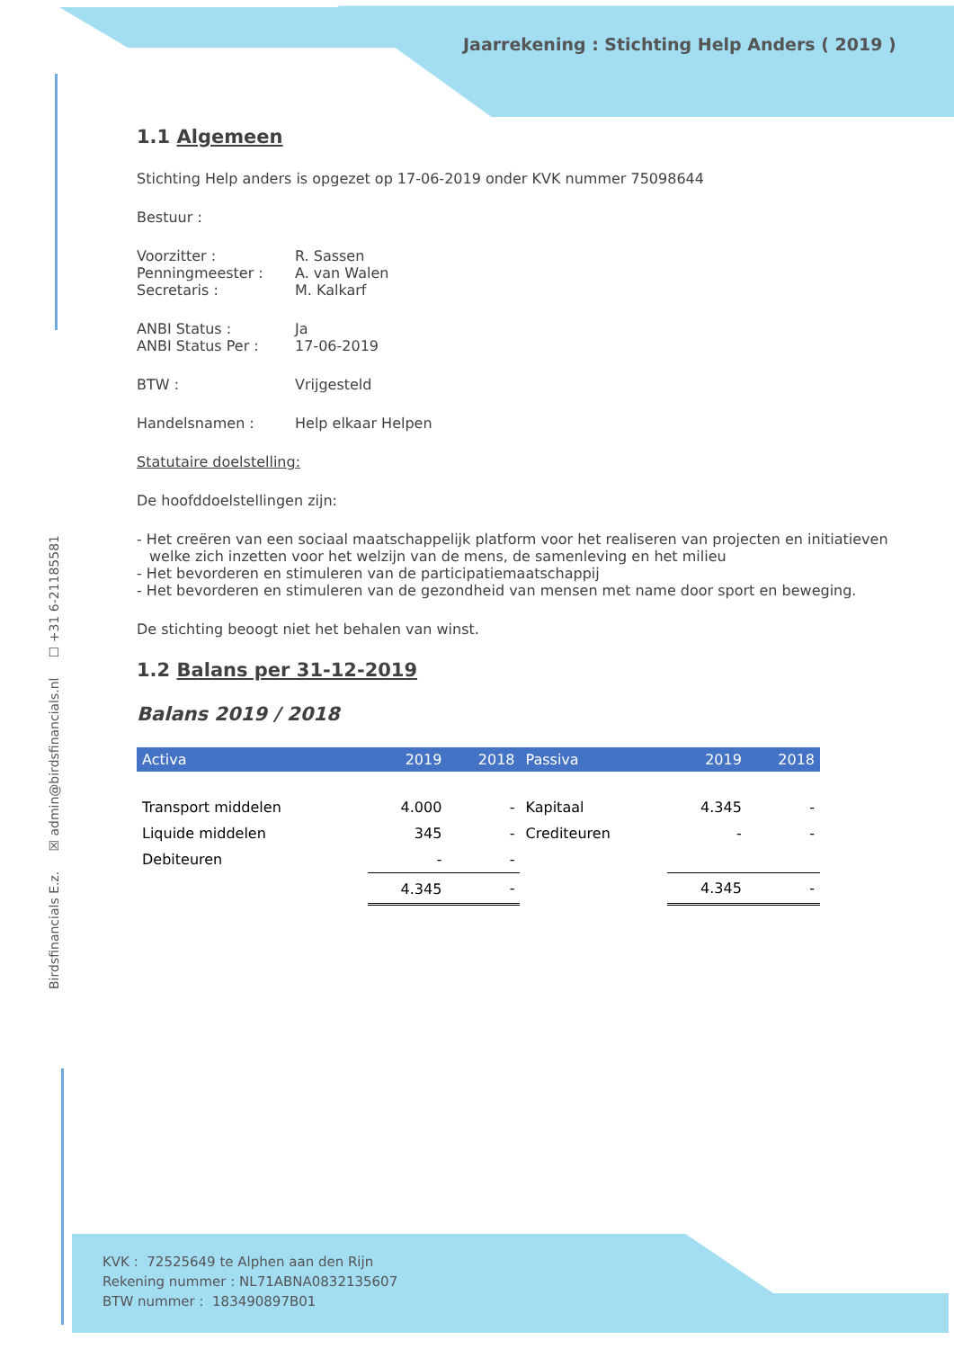Jaarrekening : Stichting Help Anders ( 2019 )
Birdsfinancials E.z. ☒ admin@birdsfinancials.nl ☐ +31 6-21185581
1.1 Algemeen
Stichting Help anders is opgezet op 17-06-2019 onder KVK nummer 75098644
Bestuur :
Voorzitter : R. Sassen
Penningmeester : A. van Walen
Secretaris : M. Kalkarf
ANBI Status : Ja
ANBI Status Per : 17-06-2019
BTW : Vrijgesteld
Handelsnamen : Help elkaar Helpen
Statutaire doelstelling:
De hoofddoelstellingen zijn:
- Het creëren van een sociaal maatschappelijk platform voor het realiseren van projecten en initiatieven welke zich inzetten voor het welzijn van de mens, de samenleving en het milieu
- Het bevorderen en stimuleren van de participatiemaatschappij
- Het bevorderen en stimuleren van de gezondheid van mensen met name door sport en beweging.
De stichting beoogt niet het behalen van winst.
1.2 Balans per 31-12-2019
Balans 2019 / 2018
| Activa | 2019 | 2018 | Passiva | 2019 | 2018 |
| --- | --- | --- | --- | --- | --- |
| Transport middelen | 4.000 | - | Kapitaal | 4.345 | - |
| Liquide middelen | 345 | - | Crediteuren | - | - |
| Debiteuren | - | - | | | |
| | 4.345 | - | | 4.345 | - |
KVK : 72525649 te Alphen aan den Rijn
Rekening nummer : NL71ABNA0832135607
BTW nummer : 183490897B01